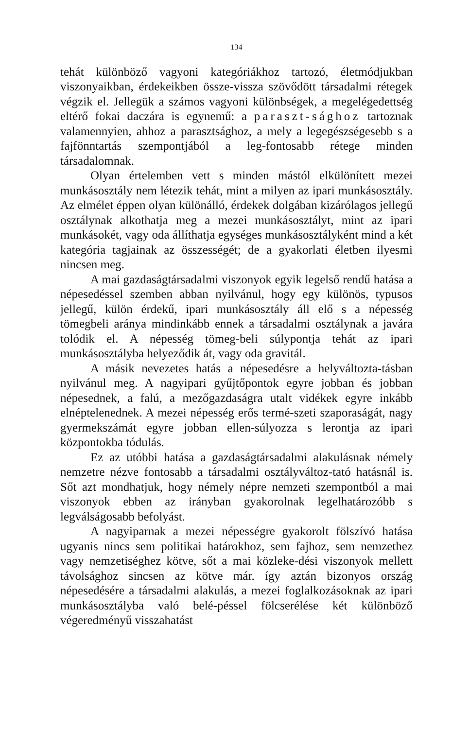134
tehát különböző vagyoni kategóriákhoz tartozó, életmódjukban viszonyaikban, érdekeikben össze-vissza szövődött társadalmi rétegek végzik el. Jellegük a számos vagyoni különbségek, a megelégedettség eltérő fokai daczára is egynemű: a paraszt-sághoz tartoznak valamennyien, ahhoz a parasztsághoz, a mely a legegészségesebb s a fajfönntartás szempontjából a leg-fontosabb rétege minden társadalomnak.
Olyan értelemben vett s minden mástól elkülönített mezei munkásosztály nem létezik tehát, mint a milyen az ipari munkásosztály. Az elmélet éppen olyan különálló, érdekek dolgában kizárólagos jellegű osztálynak alkothatja meg a mezei munkásosztályt, mint az ipari munkásokét, vagy oda állíthatja egységes munkásosztályként mind a két kategória tagjainak az összességét; de a gyakorlati életben ilyesmi nincsen meg.
A mai gazdaságtársadalmi viszonyok egyik legelső rendű hatása a népesedéssel szemben abban nyilvánul, hogy egy különös, typusos jellegű, külön érdekű, ipari munkásosztály áll elő s a népesség tömegbeli aránya mindinkább ennek a társadalmi osztálynak a javára tolódik el. A népesség tömeg-beli súlypontja tehát az ipari munkásosztályba helyeződik át, vagy oda gravitál.
A másik nevezetes hatás a népesedésre a helyváltozta-tásban nyilvánul meg. A nagyipari gyűjtőpontok egyre jobban és jobban népesednek, a falú, a mezőgazdaságra utalt vidékek egyre inkább elnéptelenednek. A mezei népesség erős termé-szeti szaporaságát, nagy gyermekszámát egyre jobban ellen-súlyozza s lerontja az ipari központokba tódulás.
Ez az utóbbi hatása a gazdaságtársadalmi alakulásnak némely nemzetre nézve fontosabb a társadalmi osztályváltoz-tató hatásnál is. Sőt azt mondhatjuk, hogy némely népre nemzeti szempontból a mai viszonyok ebben az irányban gyakorolnak legelhatározóbb s legválságosabb befolyást.
A nagyiparnak a mezei népességre gyakorolt fölszívó hatása ugyanis nincs sem politikai határokhoz, sem fajhoz, sem nemzethez vagy nemzetiséghez kötve, sőt a mai közleke-dési viszonyok mellett távolsághoz sincsen az kötve már. így aztán bizonyos ország népesedésére a társadalmi alakulás, a mezei foglalkozásoknak az ipari munkásosztályba való belé-péssel fölcserélése két különböző végeredményű visszahatást